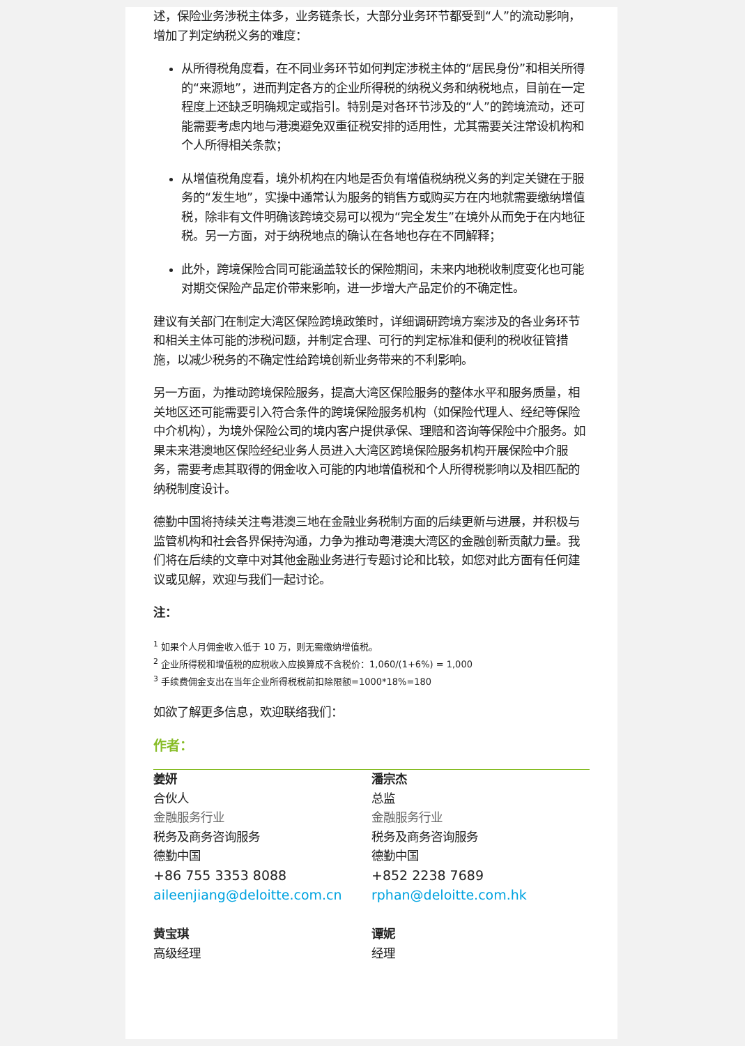述，保险业务涉税主体多，业务链条长，大部分业务环节都受到“人”的流动影响，增加了判定纳税义务的难度：
从所得税角度看，在不同业务环节如何判定涉税主体的“居民身份”和相关所得的“来源地”，进而判定各方的企业所得税的纳税义务和纳税地点，目前在一定程度上还缺乏明确规定或指引。特别是对各环节涉及的“人”的跨境流动，还可能需要考虑内地与港澳避免双重征税安排的适用性，尤其需要关注常设机构和个人所得相关条款；
从增值税角度看，境外机构在内地是否负有增值税纳税义务的判定关键在于服务的“发生地”，实操中通常认为服务的销售方或购买方在内地就需要缴纳增值税，除非有文件明确该跨境交易可以视为“完全发生”在境外从而免于在内地征税。另一方面，对于纳税地点的确认在各地也存在不同解释；
此外，跨境保险合同可能涵盖较长的保险期间，未来内地税收制度变化也可能对期交保险产品定价带来影响，进一步增大产品定价的不确定性。
建议有关部门在制定大湾区保险跨境政策时，详细调研跨境方案涉及的各业务环节和相关主体可能的涉税问题，并制定合理、可行的判定标准和便利的税收征管措施，以减少税务的不确定性给跨境创新业务带来的不利影响。
另一方面，为推动跨境保险服务，提高大湾区保险服务的整体水平和服务质量，相关地区还可能需要引入符合条件的跨境保险服务机构（如保险代理人、经纪等保险中介机构），为境外保险公司的境内客户提供承保、理赔和咨询等保险中介服务。如果未来港澳地区保险经纪业务人员进入大湾区跨境保险服务机构开展保险中介服务，需要考虑其取得的佣金收入可能的内地增值税和个人所得税影响以及相匹配的纳税制度设计。
德勤中国将持续关注粤港澳三地在金融业务税制方面的后续更新与进展，并积极与监管机构和社会各界保持沟通，力争为推动粤港澳大湾区的金融创新贡献力量。我们将在后续的文章中对其他金融业务进行专题讨论和比较，如您对此方面有任何建议或见解，欢迎与我们一起讨论。
注：
<sup>1</sup> 如果个人月佣金收入低于 10 万，则无需缴纳增值税。
<sup>2</sup> 企业所得税和增值税的应税收入应换算成不含税价：1,060/(1+6%) = 1,000
<sup>3</sup> 手续费佣金支出在当年企业所得税税前扣除限额=1000*18%=180
如欲了解更多信息，欢迎联络我们：
作者：
姜妍
合伙人
金融服务行业
税务及商务咨询服务
德勤中国
+86 755 3353 8088
aileenjiang@deloitte.com.cn
黄宝琪
高级经理
潘宗杰
总监
金融服务行业
税务及商务咨询服务
德勤中国
+852 2238 7689
rphan@deloitte.com.hk
谭妮
经理